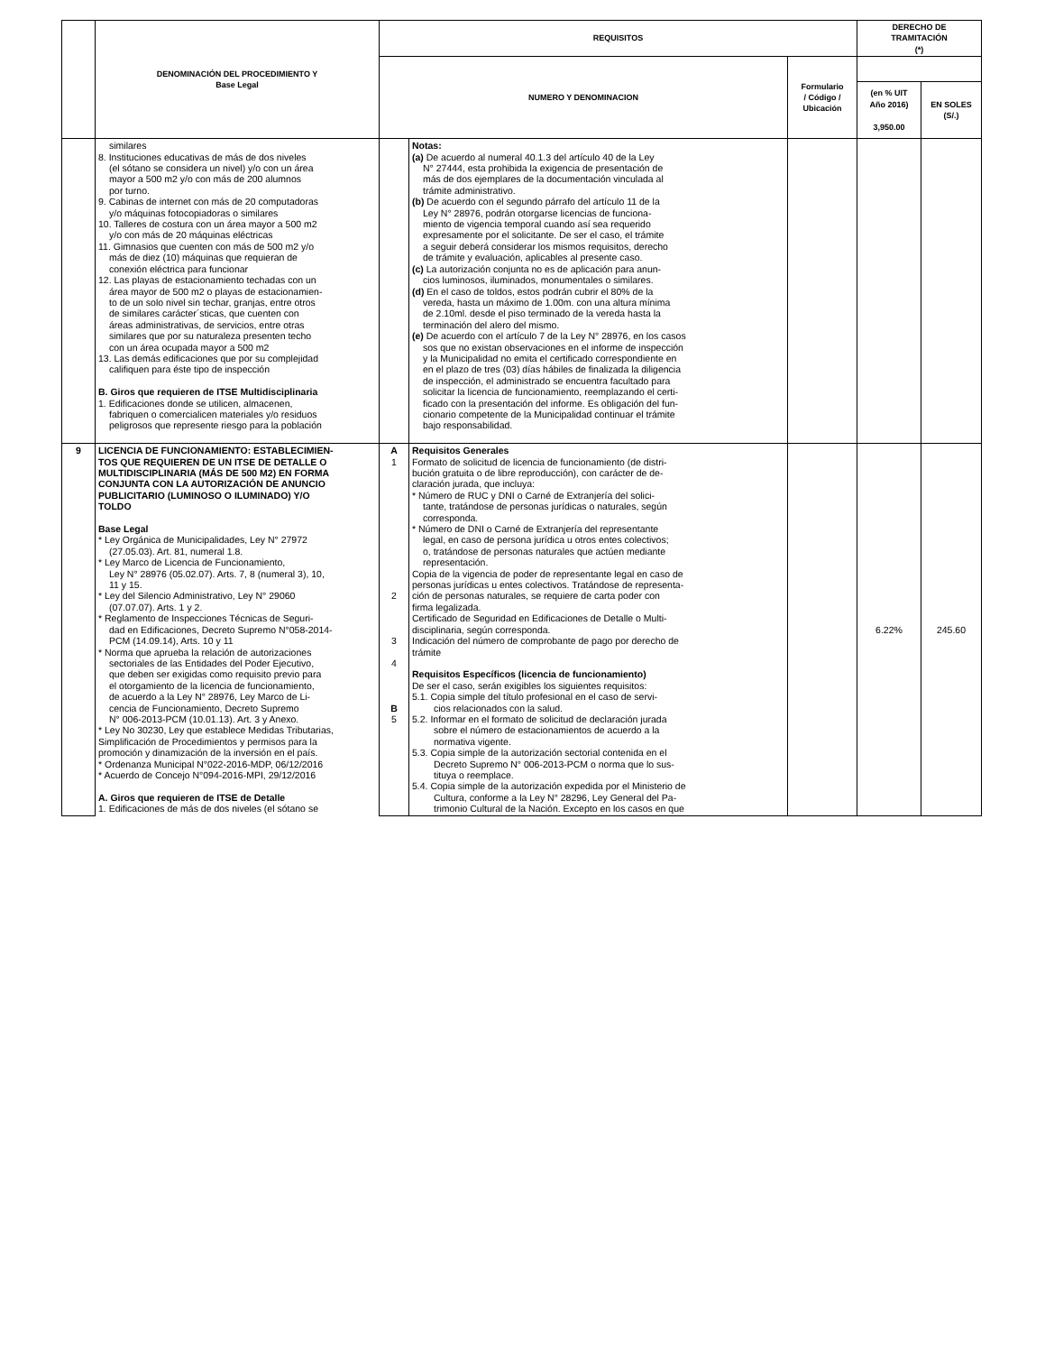| | DENOMINACIÓN DEL PROCEDIMIENTO Y Base Legal | REQUISITOS | | | DERECHO DE TRAMITACIÓN (*) | |
| --- | --- | --- | --- | --- | --- | --- |
| | | NUMERO Y DENOMINACION | | Formulario / Código / Ubicación | | |
| | | | | | (en % UIT Año 2016) 3,950.00 | EN SOLES (S/.) |
| | similares 8. Instituciones educativas de más de dos niveles (el sótano se considera un nivel) y/o con un área mayor a 500 m2 y/o con más de 200 alumnos por turno. 9. Cabinas de internet con más de 20 computadoras y/o máquinas fotocopiadoras o similares 10. Talleres de costura con un área mayor a 500 m2 y/o con más de 20 máquinas eléctricas 11. Gimnasios que cuenten con más de 500 m2 y/o más de diez (10) máquinas que requieran de conexión eléctrica para funcionar 12. Las playas de estacionamiento techadas con un área mayor de 500 m2 o playas de estacionamien- to de un solo nivel sin techar, granjas, entre otros de similares carácter´sticas, que cuenten con áreas administrativas, de servicios, entre otras similares que por su naturaleza presenten techo con un área ocupada mayor a 500 m2 13. Las demás edificaciones que por su complejidad califiquen para éste tipo de inspección B. Giros que requieren de ITSE Multidisciplinaria 1. Edificaciones donde se utilicen, almacenen, fabriquen o comercialicen materiales y/o residuos peligrosos que represente riesgo para la población | | Notas: (a) De acuerdo al numeral 40.1.3 del artículo 40 de la Ley N° 27444, esta prohibida la exigencia de presentación de más de dos ejemplares de la documentación vinculada al trámite administrativo. (b) De acuerdo con el segundo párrafo del artículo 11 de la Ley N° 28976, podrán otorgarse licencias de funciona- miento de vigencia temporal cuando así sea requerido expresamente por el solicitante. De ser el caso, el trámite a seguir deberá considerar los mismos requisitos, derecho de trámite y evaluación, aplicables al presente caso. (c) La autorización conjunta no es de aplicación para anun- cios luminosos, iluminados, monumentales o similares. (d) En el caso de toldos, estos podrán cubrir el 80% de la vereda, hasta un máximo de 1.00m. con una altura mínima de 2.10ml. desde el piso terminado de la vereda hasta la terminación del alero del mismo. (e) De acuerdo con el artículo 7 de la Ley N° 28976, en los casos sos que no existan observaciones en el informe de inspección y la Municipalidad no emita el certificado correspondiente en en el plazo de tres (03) días hábiles de finalizada la diligencia de inspección, el administrado se encuentra facultado para solicitar la licencia de funcionamiento, reemplazando el certi- ficado con la presentación del informe. Es obligación del fun- cionario competente de la Municipalidad continuar el trámite bajo responsabilidad. | | | |
| 9 | LICENCIA DE FUNCIONAMIENTO: ESTABLECIMIEN- TOS QUE REQUIEREN DE UN ITSE DE DETALLE O MULTIDISCIPLINARIA (MÁS DE 500 M2) EN FORMA CONJUNTA CON LA AUTORIZACIÓN DE ANUNCIO PUBLICITARIO (LUMINOSO O ILUMINADO) Y/O TOLDO Base Legal * Ley Orgánica de Municipalidades, Ley N° 27972 (27.05.03). Art. 81, numeral 1.8. * Ley Marco de Licencia de Funcionamiento, Ley N° 28976 (05.02.07). Arts. 7, 8 (numeral 3), 10, 11 y 15. * Ley del Silencio Administrativo, Ley N° 29060 (07.07.07). Arts. 1 y 2. * Reglamento de Inspecciones Técnicas de Seguri- dad en Edificaciones, Decreto Supremo N°058-2014- PCM (14.09.14), Arts. 10 y 11 * Norma que aprueba la relación de autorizaciones sectoriales de las Entidades del Poder Ejecutivo, que deben ser exigidas como requisito previo para el otorgamiento de la licencia de funcionamiento, de acuerdo a la Ley N° 28976, Ley Marco de Li- cencia de Funcionamiento, Decreto Supremo N° 006-2013-PCM (10.01.13). Art. 3 y Anexo. * Ley No 30230, Ley que establece Medidas Tributarias, Simplificación de Procedimientos y permisos para la promoción y dinamización de la inversión en el país. * Ordenanza Municipal N°022-2016-MDP, 06/12/2016 * Acuerdo de Concejo N°094-2016-MPI, 29/12/2016 A. Giros que requieren de ITSE de Detalle 1. Edificaciones de más de dos niveles (el sótano se | A 1 2 3 4 B 5 | Requisitos Generales Formato de solicitud de licencia de funcionamiento (de distri- bución gratuita o de libre reproducción), con carácter de de- claración jurada, que incluya: * Número de RUC y DNI o Carné de Extranjería del solici- tante, tratándose de personas jurídicas o naturales, según corresponda. * Número de DNI o Carné de Extranjería del representante legal, en caso de persona jurídica u otros entes colectivos; o, tratándose de personas naturales que actúen mediante representación. Copia de la vigencia de poder de representante legal en caso de personas jurídicas u entes colectivos. Tratándose de representa- ción de personas naturales, se requiere de carta poder con firma legalizada. Certificado de Seguridad en Edificaciones de Detalle o Multi- disciplinaria, según corresponda. Indicación del número de comprobante de pago por derecho de trámite Requisitos Específicos (licencia de funcionamiento) De ser el caso, serán exigibles los siguientes requisitos: 5.1. Copia simple del título profesional en el caso de servi- cios relacionados con la salud. 5.2. Informar en el formato de solicitud de declaración jurada sobre el número de estacionamientos de acuerdo a la normativa vigente. 5.3. Copia simple de la autorización sectorial contenida en el Decreto Supremo N° 006-2013-PCM o norma que lo sus- tituya o reemplace. 5.4. Copia simple de la autorización expedida por el Ministerio de Cultura, conforme a la Ley N° 28296, Ley General del Pa- trimonio Cultural de la Nación. Excepto en los casos en que | | 6.22% | 245.60 |